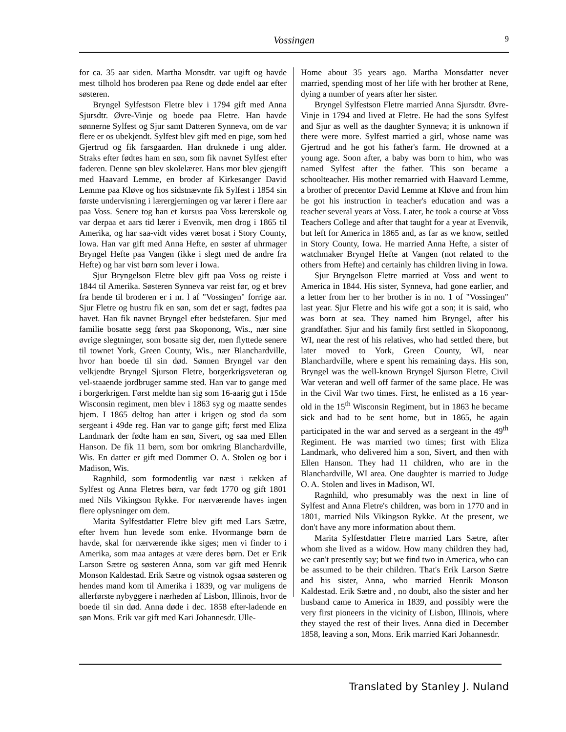Vossingen
9
for ca. 35 aar siden. Martha Monsdtr. var ugift og havde mest tilhold hos broderen paa Rene og døde endel aar efter søsteren.
Bryngel Sylfestson Fletre blev i 1794 gift med Anna Sjursdtr. Øvre-Vinje og boede paa Fletre. Han havde sønnerne Sylfest og Sjur samt Datteren Synneva, om de var flere er os ubekjendt. Sylfest blev gift med en pige, som hed Gjertrud og fik farsgaarden. Han druknede i ung alder. Straks efter fødtes ham en søn, som fik navnet Sylfest efter faderen. Denne søn blev skolelærer. Hans mor blev gjengift med Haavard Lemme, en broder af Kirkesanger David Lemme paa Kløve og hos sidstnævnte fik Sylfest i 1854 sin første undervisning i lærergjerningen og var lærer i flere aar paa Voss. Senere tog han et kursus paa Voss lærerskole og var derpaa et aars tid lærer i Evenvik, men drog i 1865 til Amerika, og har saa-vidt vides været bosat i Story County, Iowa. Han var gift med Anna Hefte, en søster af uhrmager Bryngel Hefte paa Vangen (ikke i slegt med de andre fra Hefte) og har vist børn som lever i Iowa.
Sjur Bryngelson Fletre blev gift paa Voss og reiste i 1844 til Amerika. Søsteren Synneva var reist før, og et brev fra hende til broderen er i nr. l af "Vossingen" forrige aar. Sjur Fletre og hustru fik en søn, som det er sagt, fødtes paa havet. Han fik navnet Bryngel efter bedstefaren. Sjur med familie bosatte segg først paa Skoponong, Wis., nær sine øvrige slegtninger, som bosatte sig der, men flyttede senere til townet York, Green County, Wis., nær Blanchardville, hvor han boede til sin død. Sønnen Bryngel var den velkjendte Bryngel Sjurson Fletre, borgerkrigsveteran og vel-staaende jordbruger samme sted. Han var to gange med i borgerkrigen. Først meldte han sig som 16-aarig gut i 15de Wisconsin regiment, men blev i 1863 syg og maatte sendes hjem. I 1865 deltog han atter i krigen og stod da som sergeant i 49de reg. Han var to gange gift; først med Eliza Landmark der fødte ham en søn, Sivert, og saa med Ellen Hanson. De fik 11 børn, som bor omkring Blanchardville, Wis. En datter er gift med Dommer O. A. Stolen og bor i Madison, Wis.
Ragnhild, som formodentlig var næst i rækken af Sylfest og Anna Fletres børn, var født 1770 og gift 1801 med Nils Vikingson Rykke. For nærværende haves ingen flere oplysninger om dem.
Marita Sylfestdatter Fletre blev gift med Lars Sætre, efter hvem hun levede som enke. Hvormange børn de havde, skal for nærværende ikke siges; men vi finder to i Amerika, som maa antages at være deres børn. Det er Erik Larson Sætre og søsteren Anna, som var gift med Henrik Monson Kaldestad. Erik Sætre og vistnok ogsaa søsteren og hendes mand kom til Amerika i 1839, og var muligens de allerførste nybyggere i nærheden af Lisbon, Illinois, hvor de boede til sin død. Anna døde i dec. 1858 efter-ladende en søn Mons. Erik var gift med Kari Johannesdr. Ulle-
Home about 35 years ago. Martha Monsdatter never married, spending most of her life with her brother at Rene, dying a number of years after her sister.
Bryngel Sylfestson Fletre married Anna Sjursdtr. Øvre-Vinje in 1794 and lived at Fletre. He had the sons Sylfest and Sjur as well as the daughter Synneva; it is unknown if there were more. Sylfest married a girl, whose name was Gjertrud and he got his father's farm. He drowned at a young age. Soon after, a baby was born to him, who was named Sylfest after the father. This son became a schoolteacher. His mother remarried with Haavard Lemme, a brother of precentor David Lemme at Kløve and from him he got his instruction in teacher's education and was a teacher several years at Voss. Later, he took a course at Voss Teachers College and after that taught for a year at Evenvik, but left for America in 1865 and, as far as we know, settled in Story County, Iowa. He married Anna Hefte, a sister of watchmaker Bryngel Hefte at Vangen (not related to the others from Hefte) and certainly has children living in Iowa.
Sjur Bryngelson Fletre married at Voss and went to America in 1844. His sister, Synneva, had gone earlier, and a letter from her to her brother is in no. 1 of "Vossingen" last year. Sjur Fletre and his wife got a son; it is said, who was born at sea. They named him Bryngel, after his grandfather. Sjur and his family first settled in Skoponong, WI, near the rest of his relatives, who had settled there, but later moved to York, Green County, WI, near Blanchardville, where e spent his remaining days. His son, Bryngel was the well-known Bryngel Sjurson Fletre, Civil War veteran and well off farmer of the same place. He was in the Civil War two times. First, he enlisted as a 16 year-old in the 15<sup>th</sup> Wisconsin Regiment, but in 1863 he became sick and had to be sent home, but in 1865, he again participated in the war and served as a sergeant in the 49<sup>th</sup> Regiment. He was married two times; first with Eliza Landmark, who delivered him a son, Sivert, and then with Ellen Hanson. They had 11 children, who are in the Blanchardville, WI area. One daughter is married to Judge O. A. Stolen and lives in Madison, WI.
Ragnhild, who presumably was the next in line of Sylfest and Anna Fletre's children, was born in 1770 and in 1801, married Nils Vikingson Rykke. At the present, we don't have any more information about them.
Marita Sylfestdatter Fletre married Lars Sætre, after whom she lived as a widow. How many children they had, we can't presently say; but we find two in America, who can be assumed to be their children. That's Erik Larson Sætre and his sister, Anna, who married Henrik Monson Kaldestad. Erik Sætre and , no doubt, also the sister and her husband came to America in 1839, and possibly were the very first pioneers in the vicinity of Lisbon, Illinois, where they stayed the rest of their lives. Anna died in December 1858, leaving a son, Mons. Erik married Kari Johannesdr.
Translated by Stanley J. Nuland